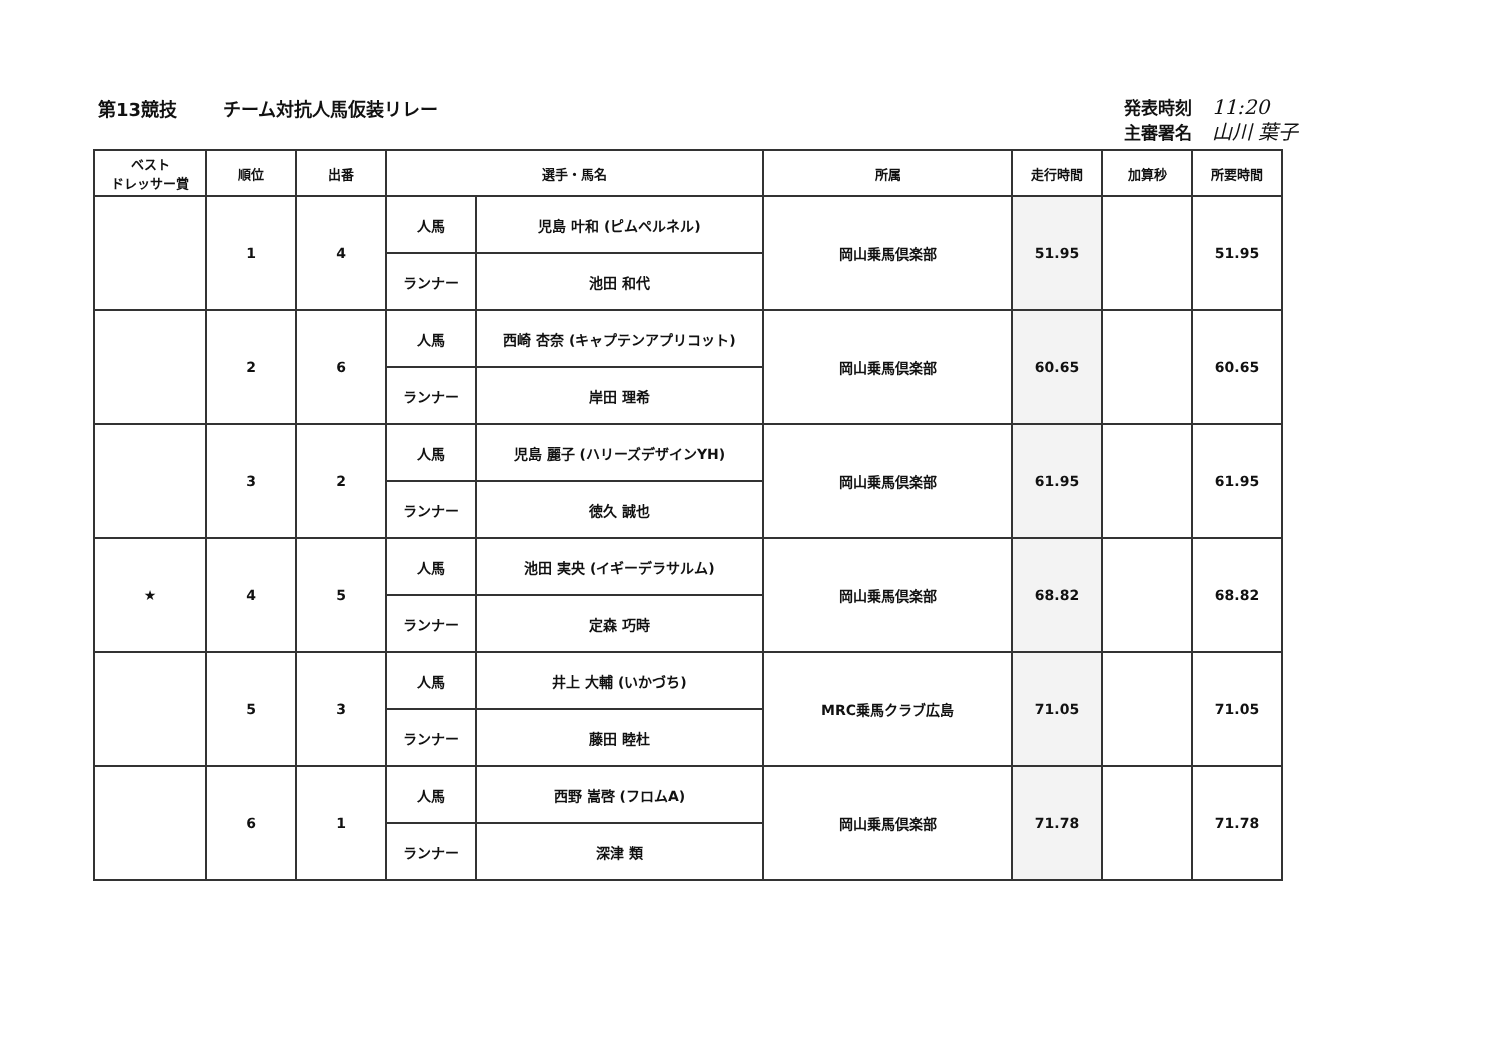第13競技 チーム対抗人馬仮装リレー
発表時刻 11:20
主審署名 山川 葉子
| ベスト ドレッサー賞 | 順位 | 出番 | 選手・馬名 | | 所属 | 走行時間 | 加算秒 | 所要時間 |
| --- | --- | --- | --- | --- | --- | --- | --- | --- |
| | 1 | 4 | 人馬 | 児島 叶和 (ピムペルネル) | 岡山乗馬倶楽部 | 51.95 | | 51.95 |
| | | | ランナー | 池田 和代 | | | | |
| | 2 | 6 | 人馬 | 西崎 杏奈 (キャプテンアプリコット) | 岡山乗馬倶楽部 | 60.65 | | 60.65 |
| | | | ランナー | 岸田 理希 | | | | |
| | 3 | 2 | 人馬 | 児島 麗子 (ハリーズデザインYH) | 岡山乗馬倶楽部 | 61.95 | | 61.95 |
| | | | ランナー | 徳久 誠也 | | | | |
| ★ | 4 | 5 | 人馬 | 池田 実央 (イギーデラサルム) | 岡山乗馬倶楽部 | 68.82 | | 68.82 |
| | | | ランナー | 定森 巧時 | | | | |
| | 5 | 3 | 人馬 | 井上 大輔 (いかづち) | MRC乗馬クラブ広島 | 71.05 | | 71.05 |
| | | | ランナー | 藤田 睦杜 | | | | |
| | 6 | 1 | 人馬 | 西野 嵩啓 (フロムA) | 岡山乗馬倶楽部 | 71.78 | | 71.78 |
| | | | ランナー | 深津 類 | | | | |